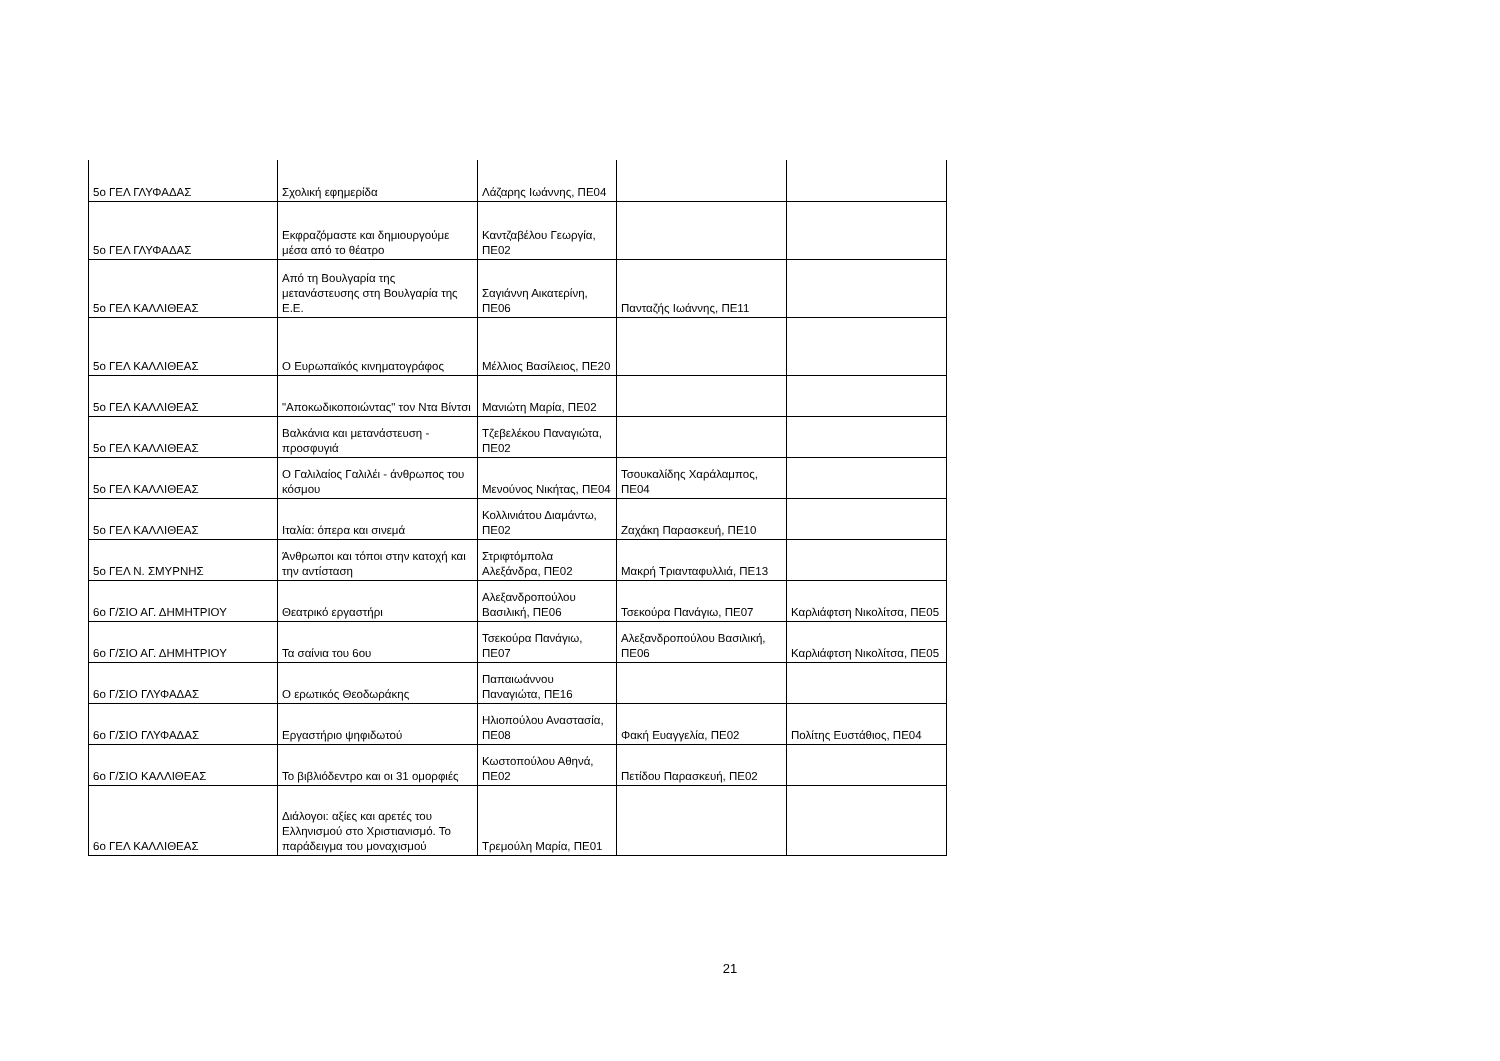| 5ο ΓΕΛ ΓΛΥΦΑΔΑΣ | Σχολική εφημερίδα | Λάζαρης Ιωάννης, ΠΕ04 | | |
| 5ο ΓΕΛ ΓΛΥΦΑΔΑΣ | Εκφραζόμαστε και δημιουργούμε μέσα από το θέατρο | Καντζαβέλου Γεωργία, ΠΕ02 | | |
| 5ο ΓΕΛ ΚΑΛΛΙΘΕΑΣ | Από τη Βουλγαρία της μετανάστευσης στη Βουλγαρία της Ε.Ε. | Σαγιάννη Αικατερίνη, ΠΕ06 | Πανταζής Ιωάννης, ΠΕ11 | |
| 5ο ΓΕΛ ΚΑΛΛΙΘΕΑΣ | Ο Ευρωπαϊκός κινηματογράφος | Μέλλιος Βασίλειος, ΠΕ20 | | |
| 5ο ΓΕΛ ΚΑΛΛΙΘΕΑΣ | "Αποκωδικοποιώντας" τον Ντα Βίντσι | Μανιώτη Μαρία, ΠΕ02 | | |
| 5ο ΓΕΛ ΚΑΛΛΙΘΕΑΣ | Βαλκάνια και μετανάστευση - προσφυγιά | Τζεβελέκου Παναγιώτα, ΠΕ02 | | |
| 5ο ΓΕΛ ΚΑΛΛΙΘΕΑΣ | Ο Γαλιλαίος Γαλιλέι - άνθρωπος του κόσμου | Μενούνος Νικήτας, ΠΕ04 | Τσουκαλίδης Χαράλαμπος, ΠΕ04 | |
| 5ο ΓΕΛ ΚΑΛΛΙΘΕΑΣ | Ιταλία: όπερα και σινεμά | Κολλινιάτου Διαμάντω, ΠΕ02 | Ζαχάκη Παρασκευή, ΠΕ10 | |
| 5ο ΓΕΛ Ν. ΣΜΥΡΝΗΣ | Άνθρωποι και τόποι στην κατοχή και την αντίσταση | Στριφτόμπολα Αλεξάνδρα, ΠΕ02 | Μακρή Τριανταφυλλιά, ΠΕ13 | |
| 6ο Γ/ΣΙΟ ΑΓ. ΔΗΜΗΤΡΙΟΥ | Θεατρικό εργαστήρι | Αλεξανδροπούλου Βασιλική, ΠΕ06 | Τσεκούρα Πανάγιω, ΠΕ07 | Καρλιάφτση Νικολίτσα, ΠΕ05 |
| 6ο Γ/ΣΙΟ ΑΓ. ΔΗΜΗΤΡΙΟΥ | Τα σαίνια του 6ου | Τσεκούρα Πανάγιω, ΠΕ07 | Αλεξανδροπούλου Βασιλική, ΠΕ06 | Καρλιάφτση Νικολίτσα, ΠΕ05 |
| 6ο Γ/ΣΙΟ ΓΛΥΦΑΔΑΣ | Ο ερωτικός Θεοδωράκης | Παπαιωάννου Παναγιώτα, ΠΕ16 | | |
| 6ο Γ/ΣΙΟ ΓΛΥΦΑΔΑΣ | Εργαστήριο ψηφιδωτού | Ηλιοπούλου Αναστασία, ΠΕ08 | Φακή Ευαγγελία, ΠΕ02 | Πολίτης Ευστάθιος, ΠΕ04 |
| 6ο Γ/ΣΙΟ ΚΑΛΛΙΘΕΑΣ | Το βιβλιόδεντρο και οι 31 ομορφιές | Κωστοπούλου Αθηνά, ΠΕ02 | Πετίδου Παρασκευή, ΠΕ02 | |
| 6ο ΓΕΛ ΚΑΛΛΙΘΕΑΣ | Διάλογοι: αξίες και αρετές του Ελληνισμού στο Χριστιανισμό. Το παράδειγμα του μοναχισμού | Τρεμούλη Μαρία, ΠΕ01 | | |
21